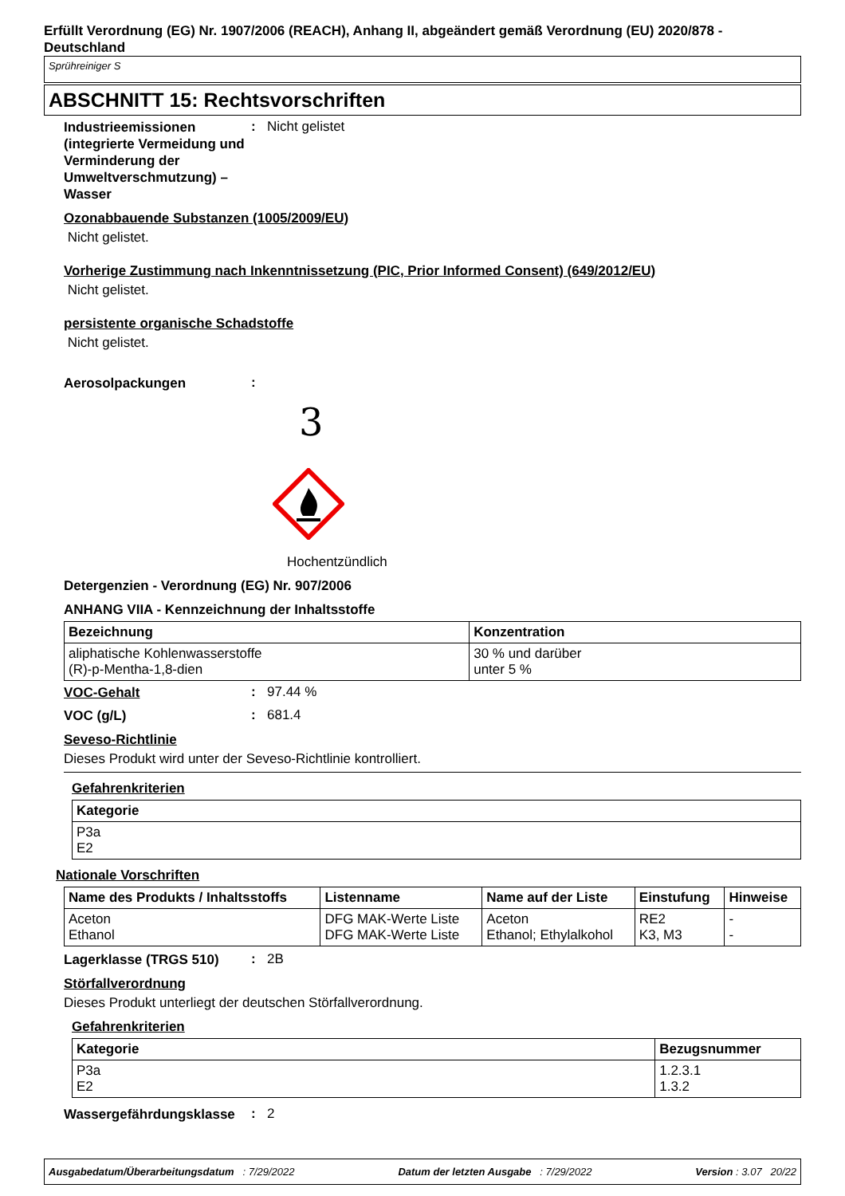Erfüllt Verordnung (EG) Nr. 1907/2006 (REACH), Anhang II, abgeändert gemäß Verordnung (EU) 2020/878 - Deutschland
Sprühreiniger S
ABSCHNITT 15: Rechtsvorschriften
Industrieemissionen (integrierte Vermeidung und Verminderung der Umweltverschmutzung) – Wasser
: Nicht gelistet
Ozonabbauende Substanzen (1005/2009/EU)
Nicht gelistet.
Vorherige Zustimmung nach Inkenntnissetzung (PIC, Prior Informed Consent) (649/2012/EU)
Nicht gelistet.
persistente organische Schadstoffe
Nicht gelistet.
Aerosolpackungen
:
3
Hochentzündlich
Detergenzien - Verordnung (EG) Nr. 907/2006
ANHANG VIIA - Kennzeichnung der Inhaltsstoffe
| Bezeichnung | Konzentration |
| --- | --- |
| aliphatische Kohlenwasserstoffe (R)-p-Mentha-1,8-dien | 30 % und darüber unter 5 % |
VOC-Gehalt
: 97.44 %
VOC (g/L)
: 681.4
Seveso-Richtlinie
Dieses Produkt wird unter der Seveso-Richtlinie kontrolliert.
Gefahrenkriterien
| Kategorie |
| --- |
| P3a E2 |
Nationale Vorschriften
| Name des Produkts / Inhaltsstoffs | Listenname | Name auf der Liste | Einstufung | Hinweise |
| --- | --- | --- | --- | --- |
| Aceton Ethanol | DFG MAK-Werte Liste DFG MAK-Werte Liste | Aceton Ethanol; Ethylalkohol | RE2 K3, M3 | - - |
Lagerklasse (TRGS 510)
: 2B
Störfallverordnung
Dieses Produkt unterliegt der deutschen Störfallverordnung.
Gefahrenkriterien
| Kategorie | Bezugsnummer |
| --- | --- |
| P3a E2 | 1.2.3.1 1.3.2 |
Wassergefährdungsklasse
: 2
Ausgabedatum/Überarbeitungsdatum : 7/29/2022 Datum der letzten Ausgabe : 7/29/2022 Version : 3.07 20/22